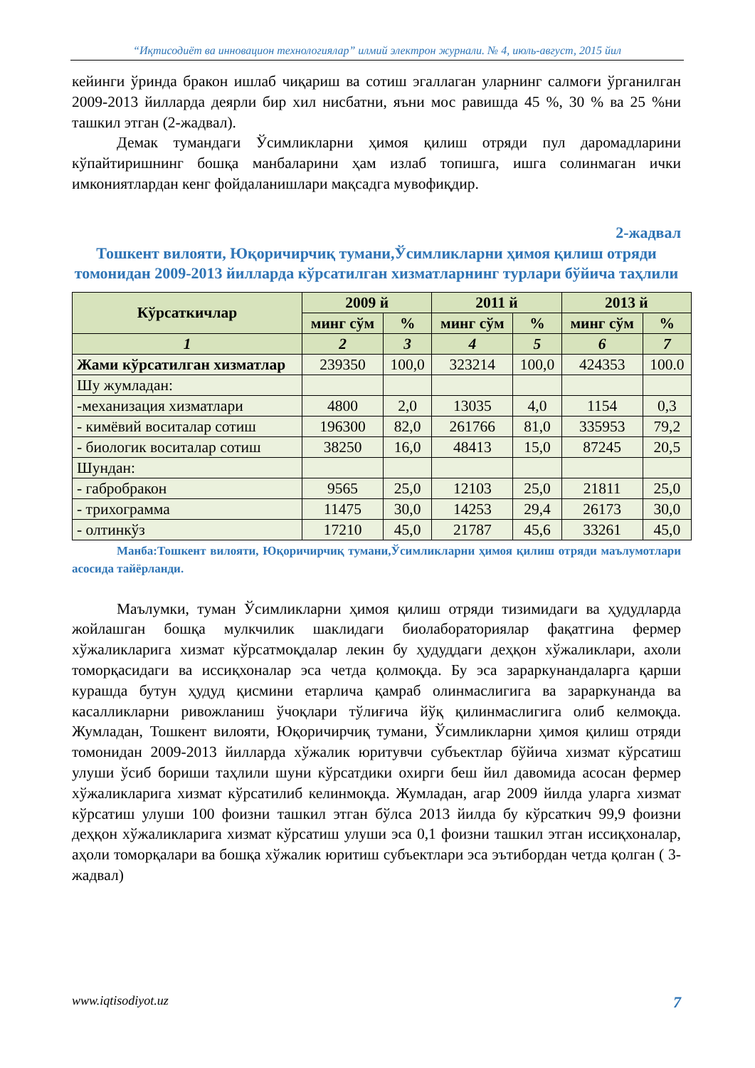“Иқтисодиёт ва инновацион технологиялар” илмий электрон журнали. № 4, июль-август, 2015 йил
кейинги ўринда бракон ишлаб чиқариш ва сотиш эгаллаган уларнинг салмоғи ўрганилган 2009-2013 йилларда деярли бир хил нисбатни, яъни мос равишда 45 %, 30 % ва 25 %ни ташкил этган (2-жадвал).
Демак тумандаги Ўсимликларни ҳимоя қилиш отряди пул даромадларини кўпайтиришнинг бошқа манбаларини ҳам излаб топишга, ишга солинмаган ички имкониятлардан кенг фойдаланишлари мақсадга мувофиқдир.
2-жадвал
Тошкент вилояти, Юқоричирчиқ тумани,Ўсимликларни ҳимоя қилиш отряди томонидан 2009-2013 йилларда кўрсатилган хизматларнинг турлари бўйича таҳлили
| Кўрсаткичлар | 2009 й | | 2011 й | | 2013 й | |
| --- | --- | --- | --- | --- | --- | --- |
| | минг сўм | % | минг сўм | % | минг сўм | % |
| 1 | 2 | 3 | 4 | 5 | 6 | 7 |
| Жами кўрсатилган хизматлар | 239350 | 100,0 | 323214 | 100,0 | 424353 | 100.0 |
| Шу жумладан: | | | | | | |
| -механизация хизматлари | 4800 | 2,0 | 13035 | 4,0 | 1154 | 0,3 |
| - кимёвий воситалар сотиш | 196300 | 82,0 | 261766 | 81,0 | 335953 | 79,2 |
| - биологик воситалар сотиш | 38250 | 16,0 | 48413 | 15,0 | 87245 | 20,5 |
| Шундан: | | | | | | |
| - габробракон | 9565 | 25,0 | 12103 | 25,0 | 21811 | 25,0 |
| - трихограмма | 11475 | 30,0 | 14253 | 29,4 | 26173 | 30,0 |
| - олтинкўз | 17210 | 45,0 | 21787 | 45,6 | 33261 | 45,0 |
Манба:Тошкент вилояти, Юқоричирчиқ тумани,Ўсимликларни ҳимоя қилиш отряди маълумотлари асосида тайёрланди.
Маълумки, туман Ўсимликларни ҳимоя қилиш отряди тизимидаги ва ҳудудларда жойлашган бошқа мулкчилик шаклидаги биолабораториялар фақатгина фермер хўжаликларига хизмат кўрсатмоқдалар лекин бу ҳудуддаги деҳқон хўжаликлари, ахоли томорқасидаги ва иссиқхоналар эса четда қолмоқда. Бу эса зараркунандаларга қарши курашда бутун ҳудуд қисмини етарлича қамраб олинмаслигига ва зараркунанда ва касалликларни ривожланиш ўчоқлари тўлиғича йўқ қилинмаслигига олиб келмоқда. Жумладан, Тошкент вилояти, Юқоричирчиқ тумани, Ўсимликларни ҳимоя қилиш отряди томонидан 2009-2013 йилларда хўжалик юритувчи субъектлар бўйича хизмат кўрсатиш улуши ўсиб бориши таҳлили шуни кўрсатдики охирги беш йил давомида асосан фермер хўжаликларига хизмат кўрсатилиб келинмоқда. Жумладан, агар 2009 йилда уларга хизмат кўрсатиш улуши 100 фоизни ташкил этган бўлса 2013 йилда бу кўрсаткич 99,9 фоизни деҳқон хўжаликларига хизмат кўрсатиш улуши эса 0,1 фоизни ташкил этган иссиқхоналар, аҳоли томорқалари ва бошқа хўжалик юритиш субъектлари эса эътибордан четда қолган ( 3-жадвал)
www.iqtisodiyot.uz 7